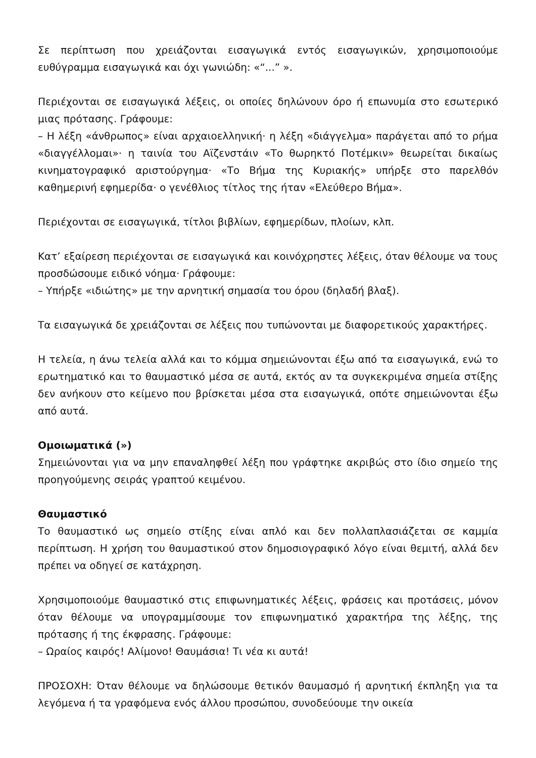Σε περίπτωση που χρειάζονται εισαγωγικά εντός εισαγωγικών, χρησιμοποιούμε ευθύγραμμα εισαγωγικά και όχι γωνιώδη: «“...” ».
Περιέχονται σε εισαγωγικά λέξεις, οι οποίες δηλώνουν όρο ή επωνυμία στο εσωτερικό μιας πρότασης. Γράφουμε:
– Η λέξη «άνθρωπος» είναι αρχαιοελληνική· η λέξη «διάγγελμα» παράγεται από το ρήμα «διαγγέλλομαι»· η ταινία του Αϊζενστάιν «Το θωρηκτό Ποτέμκιν» θεωρείται δικαίως κινηματογραφικό αριστούργημα· «Το Βήμα της Κυριακής» υπήρξε στο παρελθόν καθημερινή εφημερίδα· ο γενέθλιος τίτλος της ήταν «Ελεύθερο Βήμα».
Περιέχονται σε εισαγωγικά, τίτλοι βιβλίων, εφημερίδων, πλοίων, κλπ.
Κατ’ εξαίρεση περιέχονται σε εισαγωγικά και κοινόχρηστες λέξεις, όταν θέλουμε να τους προσδώσουμε ειδικό νόημα· Γράφουμε:
– Υπήρξε «ιδιώτης» με την αρνητική σημασία του όρου (δηλαδή βλαξ).
Τα εισαγωγικά δε χρειάζονται σε λέξεις που τυπώνονται με διαφορετικούς χαρακτήρες.
Η τελεία, η άνω τελεία αλλά και το κόμμα σημειώνονται έξω από τα εισαγωγικά, ενώ το ερωτηματικό και το θαυμαστικό μέσα σε αυτά, εκτός αν τα συγκεκριμένα σημεία στίξης δεν ανήκουν στο κείμενο που βρίσκεται μέσα στα εισαγωγικά, οπότε σημειώνονται έξω από αυτά.
Ομοιωματικά (»)
Σημειώνονται για να μην επαναληφθεί λέξη που γράφτηκε ακριβώς στο ίδιο σημείο της προηγούμενης σειράς γραπτού κειμένου.
Θαυμαστικό
Το θαυμαστικό ως σημείο στίξης είναι απλό και δεν πολλαπλασιάζεται σε καμμία περίπτωση. Η χρήση του θαυμαστικού στον δημοσιογραφικό λόγο είναι θεμιτή, αλλά δεν πρέπει να οδηγεί σε κατάχρηση.
Χρησιμοποιούμε θαυμαστικό στις επιφωνηματικές λέξεις, φράσεις και προτάσεις, μόνον όταν θέλουμε να υπογραμμίσουμε τον επιφωνηματικό χαρακτήρα της λέξης, της πρότασης ή της έκφρασης. Γράφουμε:
– Ωραίος καιρός! Αλίμονο! Θαυμάσια! Τι νέα κι αυτά!
ΠΡΟΣΟΧΗ: Όταν θέλουμε να δηλώσουμε θετικόν θαυμασμό ή αρνητική έκπληξη για τα λεγόμενα ή τα γραφόμενα ενός άλλου προσώπου, συνοδεύουμε την οικεία